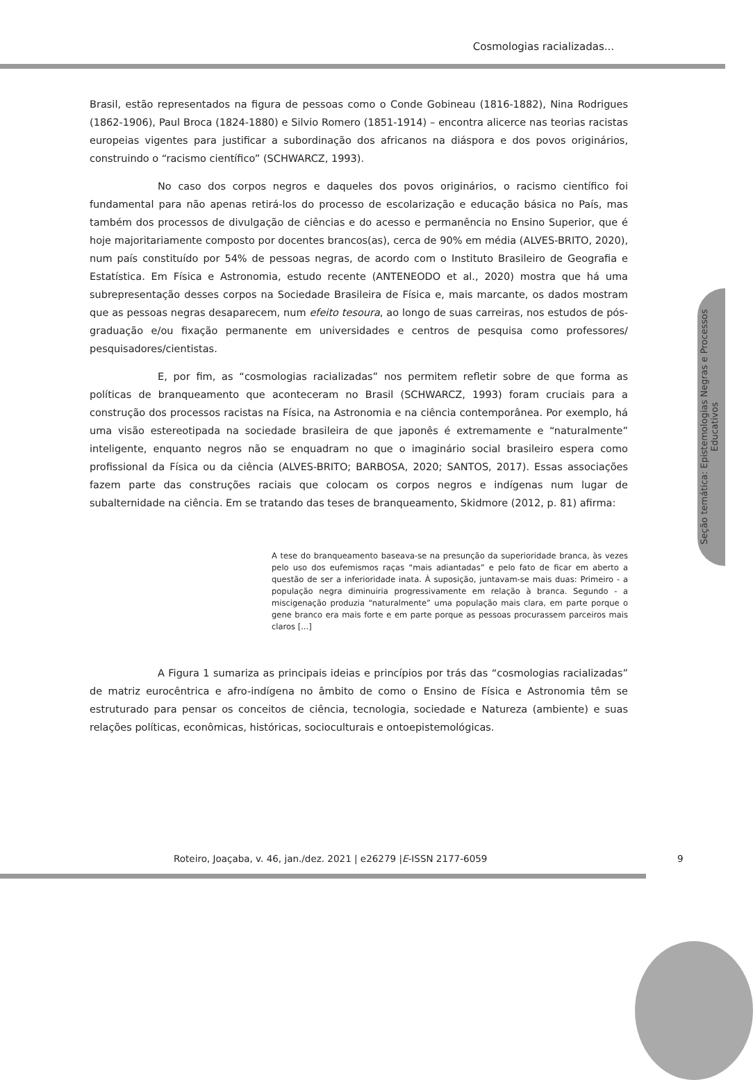Cosmologias racializadas...
Seção temática: Epistemologias Negras e Processos Educativos
Brasil, estão representados na figura de pessoas como o Conde Gobineau (1816-1882), Nina Rodrigues (1862-1906), Paul Broca (1824-1880) e Silvio Romero (1851-1914) – encontra alicerce nas teorias racistas europeias vigentes para justificar a subordinação dos africanos na diáspora e dos povos originários, construindo o “racismo científico” (SCHWARCZ, 1993).
No caso dos corpos negros e daqueles dos povos originários, o racismo científico foi fundamental para não apenas retirá-los do processo de escolarização e educação básica no País, mas também dos processos de divulgação de ciências e do acesso e permanência no Ensino Superior, que é hoje majoritariamente composto por docentes brancos(as), cerca de 90% em média (ALVES-BRITO, 2020), num país constituído por 54% de pessoas negras, de acordo com o Instituto Brasileiro de Geografia e Estatística. Em Física e Astronomia, estudo recente (ANTENEODO et al., 2020) mostra que há uma subrepresentação desses corpos na Sociedade Brasileira de Física e, mais marcante, os dados mostram que as pessoas negras desaparecem, num efeito tesoura, ao longo de suas carreiras, nos estudos de pós-graduação e/ou fixação permanente em universidades e centros de pesquisa como professores/ pesquisadores/cientistas.
E, por fim, as “cosmologias racializadas” nos permitem refletir sobre de que forma as políticas de branqueamento que aconteceram no Brasil (SCHWARCZ, 1993) foram cruciais para a construção dos processos racistas na Física, na Astronomia e na ciência contemporânea. Por exemplo, há uma visão estereotipada na sociedade brasileira de que japonês é extremamente e “naturalmente” inteligente, enquanto negros não se enquadram no que o imaginário social brasileiro espera como profissional da Física ou da ciência (ALVES-BRITO; BARBOSA, 2020; SANTOS, 2017). Essas associações fazem parte das construções raciais que colocam os corpos negros e indígenas num lugar de subalternidade na ciência. Em se tratando das teses de branqueamento, Skidmore (2012, p. 81) afirma:
A tese do branqueamento baseava-se na presunção da superioridade branca, às vezes pelo uso dos eufemismos raças “mais adiantadas” e pelo fato de ficar em aberto a questão de ser a inferioridade inata. À suposição, juntavam-se mais duas: Primeiro - a população negra diminuiria progressivamente em relação à branca. Segundo - a miscigenação produzia “naturalmente” uma população mais clara, em parte porque o gene branco era mais forte e em parte porque as pessoas procurassem parceiros mais claros [...]
A Figura 1 sumariza as principais ideias e princípios por trás das “cosmologias racializadas” de matriz eurocêntrica e afro-indígena no âmbito de como o Ensino de Física e Astronomia têm se estruturado para pensar os conceitos de ciência, tecnologia, sociedade e Natureza (ambiente) e suas relações políticas, econômicas, históricas, socioculturais e ontoepistemológicas.
Roteiro, Joaçaba, v. 46, jan./dez. 2021 | e26279 |E-ISSN 2177-6059 9